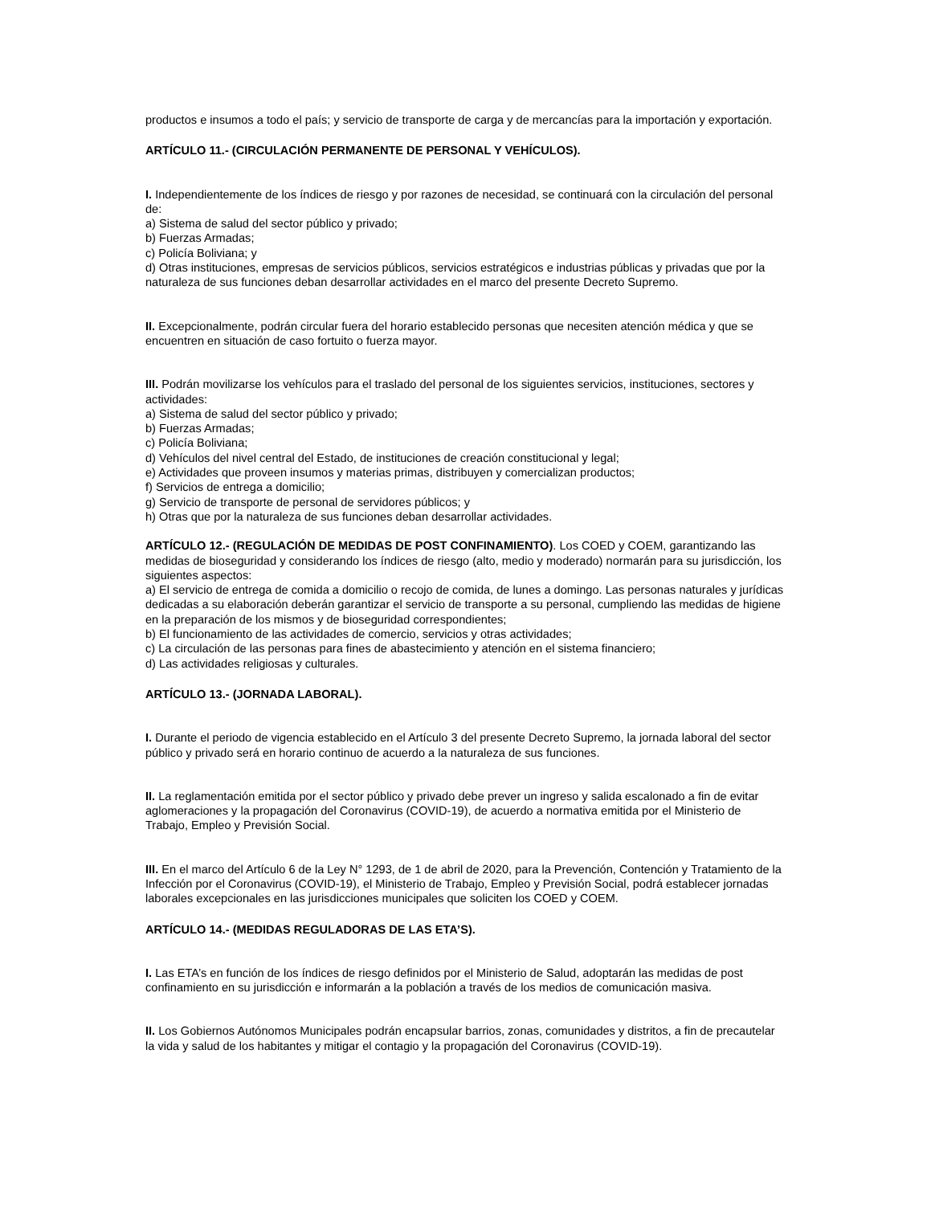productos e insumos a todo el país; y servicio de transporte de carga y de mercancías para la importación y exportación.
ARTÍCULO 11.- (CIRCULACIÓN PERMANENTE DE PERSONAL Y VEHÍCULOS).
I. Independientemente de los índices de riesgo y por razones de necesidad, se continuará con la circulación del personal de:
a) Sistema de salud del sector público y privado;
b) Fuerzas Armadas;
c) Policía Boliviana; y
d) Otras instituciones, empresas de servicios públicos, servicios estratégicos e industrias públicas y privadas que por la naturaleza de sus funciones deban desarrollar actividades en el marco del presente Decreto Supremo.
II. Excepcionalmente, podrán circular fuera del horario establecido personas que necesiten atención médica y que se encuentren en situación de caso fortuito o fuerza mayor.
III. Podrán movilizarse los vehículos para el traslado del personal de los siguientes servicios, instituciones, sectores y actividades:
a) Sistema de salud del sector público y privado;
b) Fuerzas Armadas;
c) Policía Boliviana;
d) Vehículos del nivel central del Estado, de instituciones de creación constitucional y legal;
e) Actividades que proveen insumos y materias primas, distribuyen y comercializan productos;
f) Servicios de entrega a domicilio;
g) Servicio de transporte de personal de servidores públicos; y
h) Otras que por la naturaleza de sus funciones deban desarrollar actividades.
ARTÍCULO 12.- (REGULACIÓN DE MEDIDAS DE POST CONFINAMIENTO). Los COED y COEM, garantizando las medidas de bioseguridad y considerando los índices de riesgo (alto, medio y moderado) normarán para su jurisdicción, los siguientes aspectos:
a) El servicio de entrega de comida a domicilio o recojo de comida, de lunes a domingo. Las personas naturales y jurídicas dedicadas a su elaboración deberán garantizar el servicio de transporte a su personal, cumpliendo las medidas de higiene en la preparación de los mismos y de bioseguridad correspondientes;
b) El funcionamiento de las actividades de comercio, servicios y otras actividades;
c) La circulación de las personas para fines de abastecimiento y atención en el sistema financiero;
d) Las actividades religiosas y culturales.
ARTÍCULO 13.- (JORNADA LABORAL).
I. Durante el periodo de vigencia establecido en el Artículo 3 del presente Decreto Supremo, la jornada laboral del sector público y privado será en horario continuo de acuerdo a la naturaleza de sus funciones.
II. La reglamentación emitida por el sector público y privado debe prever un ingreso y salida escalonado a fin de evitar aglomeraciones y la propagación del Coronavirus (COVID-19), de acuerdo a normativa emitida por el Ministerio de Trabajo, Empleo y Previsión Social.
III. En el marco del Artículo 6 de la Ley N° 1293, de 1 de abril de 2020, para la Prevención, Contención y Tratamiento de la Infección por el Coronavirus (COVID-19), el Ministerio de Trabajo, Empleo y Previsión Social, podrá establecer jornadas laborales excepcionales en las jurisdicciones municipales que soliciten los COED y COEM.
ARTÍCULO 14.- (MEDIDAS REGULADORAS DE LAS ETA’S).
I. Las ETA’s en función de los índices de riesgo definidos por el Ministerio de Salud, adoptarán las medidas de post confinamiento en su jurisdicción e informarán a la población a través de los medios de comunicación masiva.
II. Los Gobiernos Autónomos Municipales podrán encapsular barrios, zonas, comunidades y distritos, a fin de precautelar la vida y salud de los habitantes y mitigar el contagio y la propagación del Coronavirus (COVID-19).